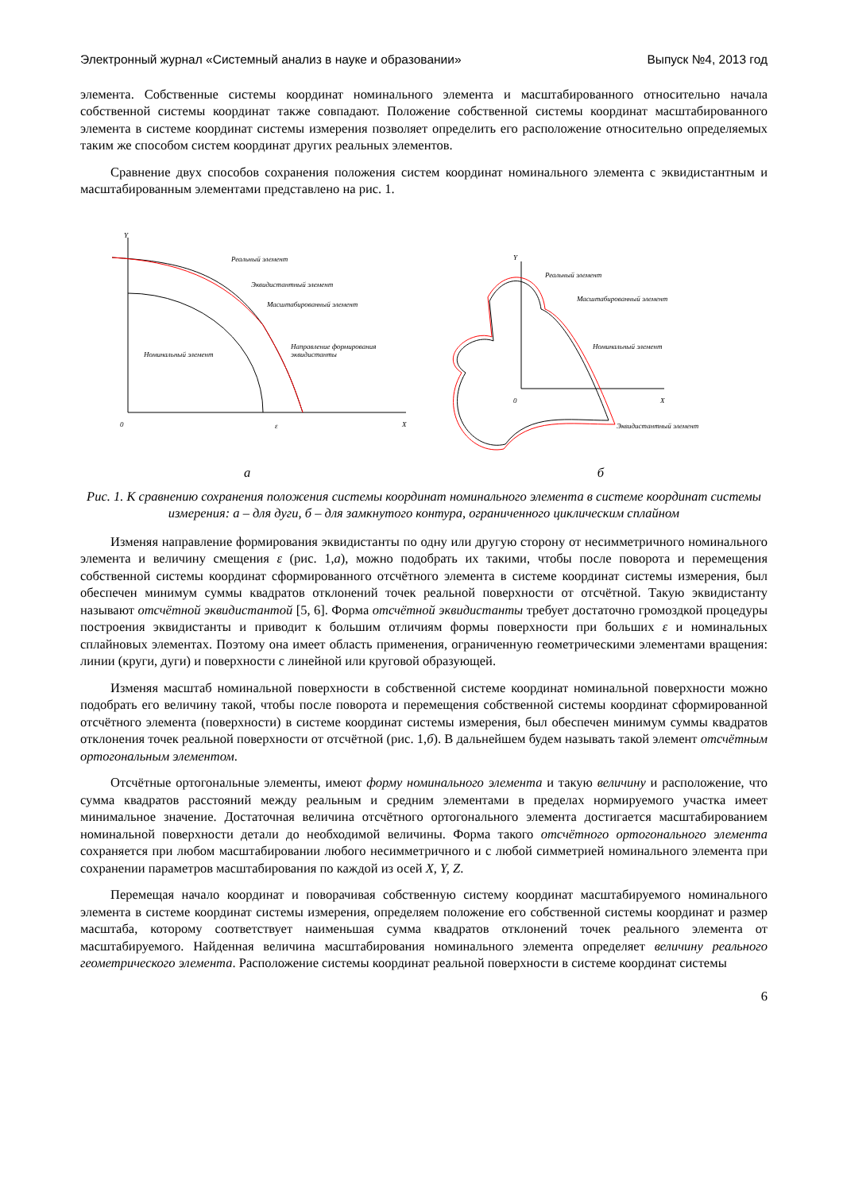Электронный журнал «Системный анализ в науке и образовании» Выпуск №4, 2013 год
элемента. Собственные системы координат номинального элемента и масштабированного относительно начала собственной системы координат также совпадают. Положение собственной системы координат масштабированного элемента в системе координат системы измерения позволяет определить его расположение относительно определяемых таким же способом систем координат других реальных элементов.
Сравнение двух способов сохранения положения систем координат номинального элемента с эквидистантным и масштабированным элементами представлено на рис. 1.
Y
0
X
Реальный элемент
Эквидистантный элемент
Масштабированный элемент
Направление формирования
эквидистанты
Номинальный элемент
ε
а
Y
0
X
Реальный элемент
Масштабированный элемент
Номинальный элемент
Эквидистантный элемент
б
Рис. 1. К сравнению сохранения положения системы координат номинального элемента в системе координат системы измерения: а – для дуги, б – для замкнутого контура, ограниченного циклическим сплайном
Изменяя направление формирования эквидистанты по одну или другую сторону от несимметричного номинального элемента и величину смещения ε (рис. 1,а), можно подобрать их такими, чтобы после поворота и перемещения собственной системы координат сформированного отсчётного элемента в системе координат системы измерения, был обеспечен минимум суммы квадратов отклонений точек реальной поверхности от отсчётной. Такую эквидистанту называют отсчётной эквидистантой [5, 6]. Форма отсчётной эквидистанты требует достаточно громоздкой процедуры построения эквидистанты и приводит к большим отличиям формы поверхности при больших ε и номинальных сплайновых элементах. Поэтому она имеет область применения, ограниченную геометрическими элементами вращения: линии (круги, дуги) и поверхности с линейной или круговой образующей.
Изменяя масштаб номинальной поверхности в собственной системе координат номинальной поверхности можно подобрать его величину такой, чтобы после поворота и перемещения собственной системы координат сформированной отсчётного элемента (поверхности) в системе координат системы измерения, был обеспечен минимум суммы квадратов отклонения точек реальной поверхности от отсчётной (рис. 1,б). В дальнейшем будем называть такой элемент отсчётным ортогональным элементом.
Отсчётные ортогональные элементы, имеют форму номинального элемента и такую величину и расположение, что сумма квадратов расстояний между реальным и средним элементами в пределах нормируемого участка имеет минимальное значение. Достаточная величина отсчётного ортогонального элемента достигается масштабированием номинальной поверхности детали до необходимой величины. Форма такого отсчётного ортогонального элемента сохраняется при любом масштабировании любого несимметричного и с любой симметрией номинального элемента при сохранении параметров масштабирования по каждой из осей X, Y, Z.
Перемещая начало координат и поворачивая собственную систему координат масштабируемого номинального элемента в системе координат системы измерения, определяем положение его собственной системы координат и размер масштаба, которому соответствует наименьшая сумма квадратов отклонений точек реального элемента от масштабируемого. Найденная величина масштабирования номинального элемента определяет величину реального геометрического элемента. Расположение системы координат реальной поверхности в системе координат системы
6